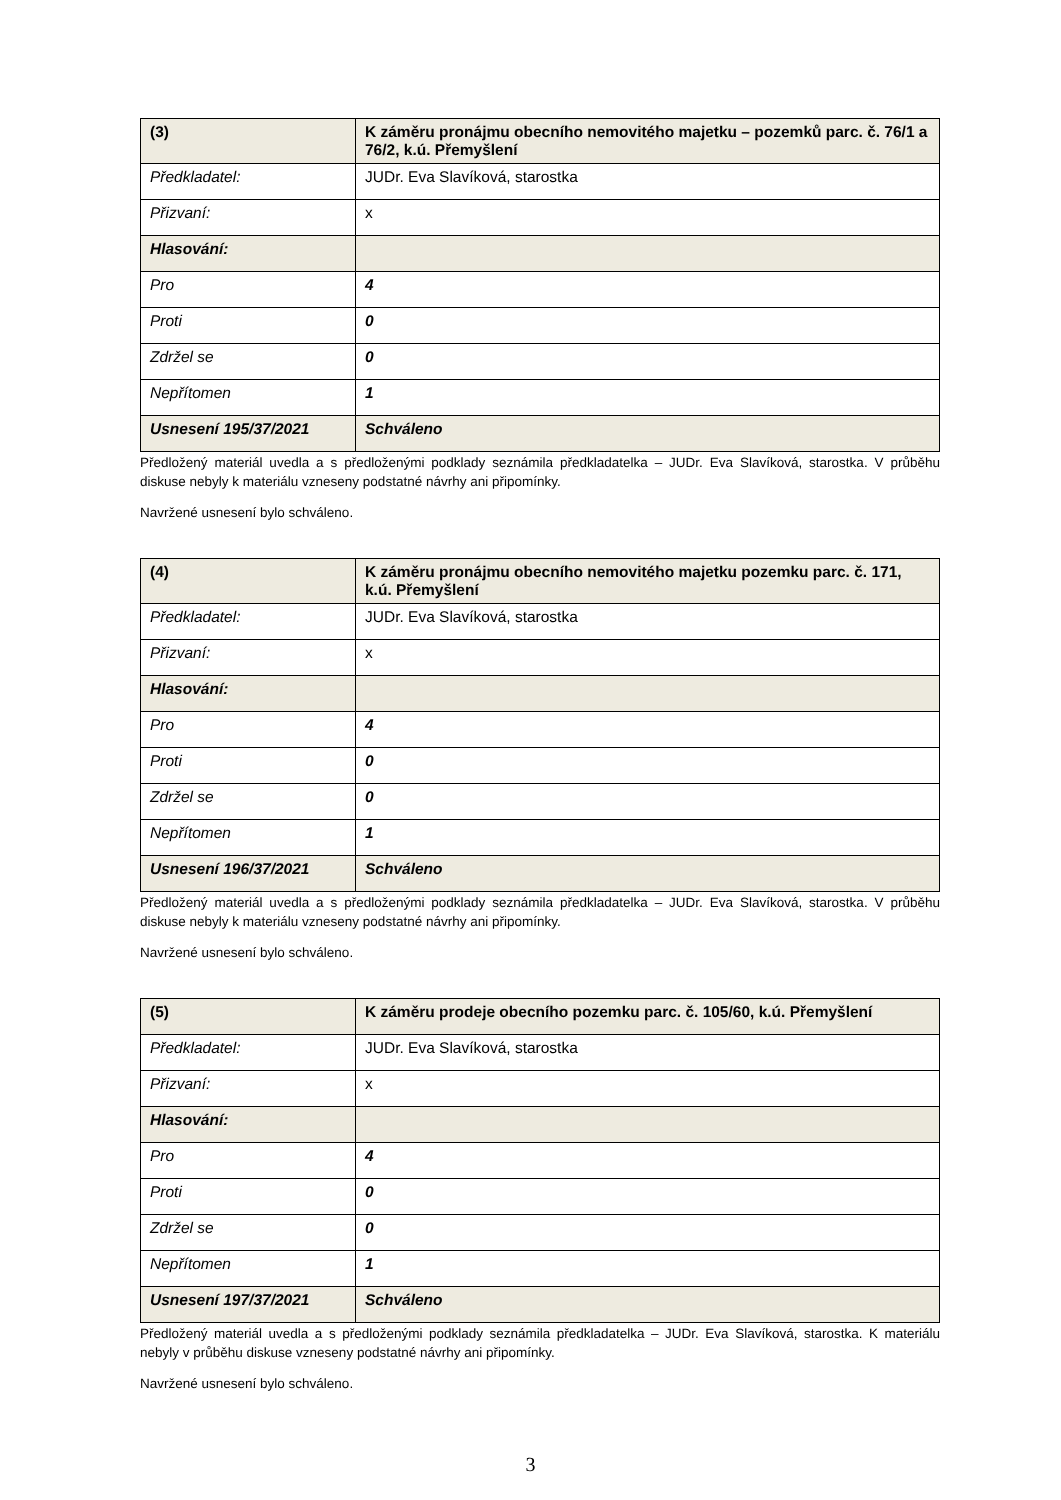| (3) | K záměru pronájmu obecního nemovitého majetku – pozemků parc. č. 76/1 a 76/2, k.ú. Přemyšlení |
| Předkladatel: | JUDr. Eva Slavíková, starostka |
| Přizvaní: | x |
| Hlasování: | |
| Pro | 4 |
| Proti | 0 |
| Zdržel se | 0 |
| Nepřítomen | 1 |
| Usnesení 195/37/2021 | Schváleno |
Předložený materiál uvedla a s předloženými podklady seznámila předkladatelka – JUDr. Eva Slavíková, starostka. V průběhu diskuse nebyly k materiálu vzneseny podstatné návrhy ani připomínky.
Navržené usnesení bylo schváleno.
| (4) | K záměru pronájmu obecního nemovitého majetku pozemku parc. č. 171, k.ú. Přemyšlení |
| Předkladatel: | JUDr. Eva Slavíková, starostka |
| Přizvaní: | x |
| Hlasování: | |
| Pro | 4 |
| Proti | 0 |
| Zdržel se | 0 |
| Nepřítomen | 1 |
| Usnesení 196/37/2021 | Schváleno |
Předložený materiál uvedla a s předloženými podklady seznámila předkladatelka – JUDr. Eva Slavíková, starostka. V průběhu diskuse nebyly k materiálu vzneseny podstatné návrhy ani připomínky.
Navržené usnesení bylo schváleno.
| (5) | K záměru prodeje obecního pozemku parc. č. 105/60, k.ú. Přemyšlení |
| Předkladatel: | JUDr. Eva Slavíková, starostka |
| Přizvaní: | x |
| Hlasování: | |
| Pro | 4 |
| Proti | 0 |
| Zdržel se | 0 |
| Nepřítomen | 1 |
| Usnesení 197/37/2021 | Schváleno |
Předložený materiál uvedla a s předloženými podklady seznámila předkladatelka – JUDr. Eva Slavíková, starostka. K materiálu nebyly v průběhu diskuse vzneseny podstatné návrhy ani připomínky.
Navržené usnesení bylo schváleno.
3